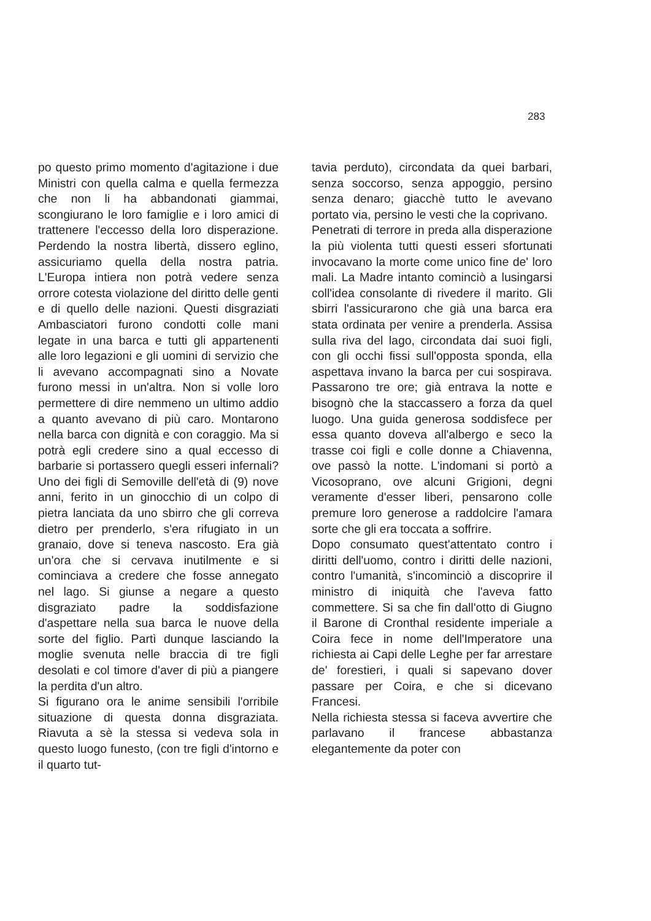283
po questo primo momento d'agitazione i due Ministri con quella calma e quella fermezza che non li ha abbandonati giammai, scongiurano le loro famiglie e i loro amici di trattenere l'eccesso della loro disperazione. Perdendo la nostra libertà, dissero eglino, assicuriamo quella della nostra patria. L'Europa intiera non potrà vedere senza orrore cotesta violazione del diritto delle genti e di quello delle nazioni. Questi disgraziati Ambasciatori furono condotti colle mani legate in una barca e tutti gli appartenenti alle loro legazioni e gli uomini di servizio che li avevano accompagnati sino a Novate furono messi in un'altra. Non si volle loro permettere di dire nemmeno un ultimo addio a quanto avevano di più caro. Montarono nella barca con dignità e con coraggio. Ma si potrà egli credere sino a qual eccesso di barbarie si portassero quegli esseri infernali? Uno dei figli di Semoville dell'età di (9) nove anni, ferito in un ginocchio di un colpo di pietra lanciata da uno sbirro che gli correva dietro per prenderlo, s'era rifugiato in un granaio, dove si teneva nascosto. Era già un'ora che si cervava inutilmente e si cominciava a credere che fosse annegato nel lago. Si giunse a negare a questo disgraziato padre la soddisfazione d'aspettare nella sua barca le nuove della sorte del figlio. Partì dunque lasciando la moglie svenuta nelle braccia di tre figli desolati e col timore d'aver di più a piangere la perdita d'un altro.
Si figurano ora le anime sensibili l'orribile situazione di questa donna disgraziata. Riavuta a sè la stessa si vedeva sola in questo luogo funesto, (con tre figli d'intorno e il quarto tut-
tavia perduto), circondata da quei barbari, senza soccorso, senza appoggio, persino senza denaro; giacchè tutto le avevano portato via, persino le vesti che la coprivano.
Penetrati di terrore in preda alla disperazione la più violenta tutti questi esseri sfortunati invocavano la morte come unico fine de' loro mali. La Madre intanto cominciò a lusingarsi coll'idea consolante di rivedere il marito. Gli sbirri l'assicurarono che già una barca era stata ordinata per venire a prenderla. Assisa sulla riva del lago, circondata dai suoi figli, con gli occhi fissi sull'opposta sponda, ella aspettava invano la barca per cui sospirava. Passarono tre ore; già entrava la notte e bisognò che la staccassero a forza da quel luogo. Una guida generosa soddisfece per essa quanto doveva all'albergo e seco la trasse coi figli e colle donne a Chiavenna, ove passò la notte. L'indomani si portò a Vicosoprano, ove alcuni Grigioni, degni veramente d'esser liberi, pensarono colle premure loro generose a raddolcire l'amara sorte che gli era toccata a soffrire.
Dopo consumato quest'attentato contro i diritti dell'uomo, contro i diritti delle nazioni, contro l'umanità, s'incominciò a discoprire il ministro di iniquità che l'aveva fatto commettere. Si sa che fin dall'otto di Giugno il Barone di Cronthal residente imperiale a Coira fece in nome dell'Imperatore una richiesta ai Capi delle Leghe per far arrestare de' forestieri, i quali si sapevano dover passare per Coira, e che si dicevano Francesi.
Nella richiesta stessa si faceva avvertire che parlavano il francese abbastanza elegantemente da poter con